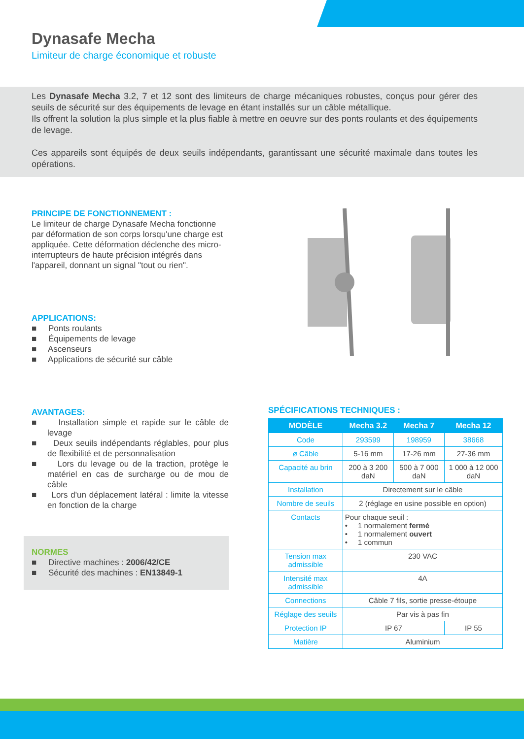Dynasafe Mecha
Limiteur de charge économique et robuste
Les Dynasafe Mecha 3.2, 7 et 12 sont des limiteurs de charge mécaniques robustes, conçus pour gérer des seuils de sécurité sur des équipements de levage en étant installés sur un câble métallique.
Ils offrent la solution la plus simple et la plus fiable à mettre en oeuvre sur des ponts roulants et des équipements de levage.
Ces appareils sont équipés de deux seuils indépendants, garantissant une sécurité maximale dans toutes les opérations.
PRINCIPE DE FONCTIONNEMENT :
Le limiteur de charge Dynasafe Mecha fonctionne par déformation de son corps lorsqu'une charge est appliquée. Cette déformation déclenche des micro-interrupteurs de haute précision intégrés dans l'appareil, donnant un signal "tout ou rien".
APPLICATIONS:
■ Ponts roulants
■ Équipements de levage
■ Ascenseurs
■ Applications de sécurité sur câble
AVANTAGES:
■ Installation simple et rapide sur le câble de levage
■ Deux seuils indépendants réglables, pour plus de flexibilité et de personnalisation
■ Lors du levage ou de la traction, protège le matériel en cas de surcharge ou de mou de câble
■ Lors d'un déplacement latéral : limite la vitesse en fonction de la charge
NORMES
■ Directive machines : 2006/42/CE
■ Sécurité des machines : EN13849-1
SPÉCIFICATIONS TECHNIQUES :
| MODÈLE | Mecha 3.2 | Mecha 7 | Mecha 12 |
| --- | --- | --- | --- |
| Code | 293599 | 198959 | 38668 |
| ø Câble | 5-16 mm | 17-26 mm | 27-36 mm |
| Capacité au brin | 200 à 3 200 daN | 500 à 7 000 daN | 1 000 à 12 000 daN |
| Installation | Directement sur le câble | | |
| Nombre de seuils | 2 (réglage en usine possible en option) | | |
| Contacts | Pour chaque seuil : • 1 normalement fermé • 1 normalement ouvert • 1 commun | | |
| Tension max admissible | 230 VAC | | |
| Intensité max admissible | 4A | | |
| Connections | Câble 7 fils, sortie presse-étoupe | | |
| Réglage des seuils | Par vis à pas fin | | |
| Protection IP | IP 67 | | IP 55 |
| Matière | Aluminium | | |